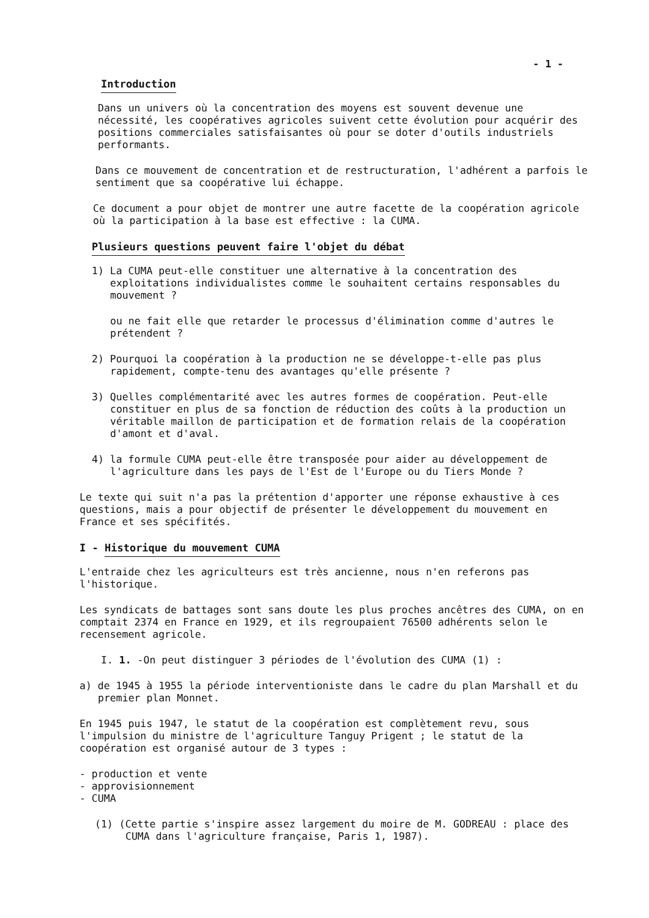- 1 -
Introduction
Dans un univers où la concentration des moyens est souvent devenue une nécessité, les coopératives agricoles suivent cette évolution pour acquérir des positions commerciales satisfaisantes où pour se doter d'outils industriels performants.
Dans ce mouvement de concentration et de restructuration, l'adhérent a parfois le sentiment que sa coopérative lui échappe.
Ce document a pour objet de montrer une autre facette de la coopération agricole où la participation à la base est effective : la CUMA.
Plusieurs questions peuvent faire l'objet du débat
1) La CUMA peut-elle constituer une alternative à la concentration des exploitations individualistes comme le souhaitent certains responsables du mouvement ?
ou ne fait elle que retarder le processus d'élimination comme d'autres le prétendent ?
2) Pourquoi la coopération à la production ne se développe-t-elle pas plus rapidement, compte-tenu des avantages qu'elle présente ?
3) Quelles complémentarité avec les autres formes de coopération. Peut-elle constituer en plus de sa fonction de réduction des coûts à la production un véritable maillon de participation et de formation relais de la coopération d'amont et d'aval.
4) la formule CUMA peut-elle être transposée pour aider au développement de l'agriculture dans les pays de l'Est de l'Europe ou du Tiers Monde ?
Le texte qui suit n'a pas la prétention d'apporter une réponse exhaustive à ces questions, mais a pour objectif de présenter le développement du mouvement en France et ses spécifités.
I - Historique du mouvement CUMA
L'entraide chez les agriculteurs est très ancienne, nous n'en referons pas l'historique.
Les syndicats de battages sont sans doute les plus proches ancêtres des CUMA, on en comptait 2374 en France en 1929, et ils regroupaient 76500 adhérents selon le recensement agricole.
I. 1. -On peut distinguer 3 périodes de l'évolution des CUMA (1) :
a) de 1945 à 1955 la période interventioniste dans le cadre du plan Marshall et du premier plan Monnet.
En 1945 puis 1947, le statut de la coopération est complètement revu, sous l'impulsion du ministre de l'agriculture Tanguy Prigent ; le statut de la coopération est organisé autour de 3 types :
- production et vente
- approvisionnement
- CUMA
(1) (Cette partie s'inspire assez largement du moire de M. GODREAU : place des CUMA dans l'agriculture française, Paris 1, 1987).